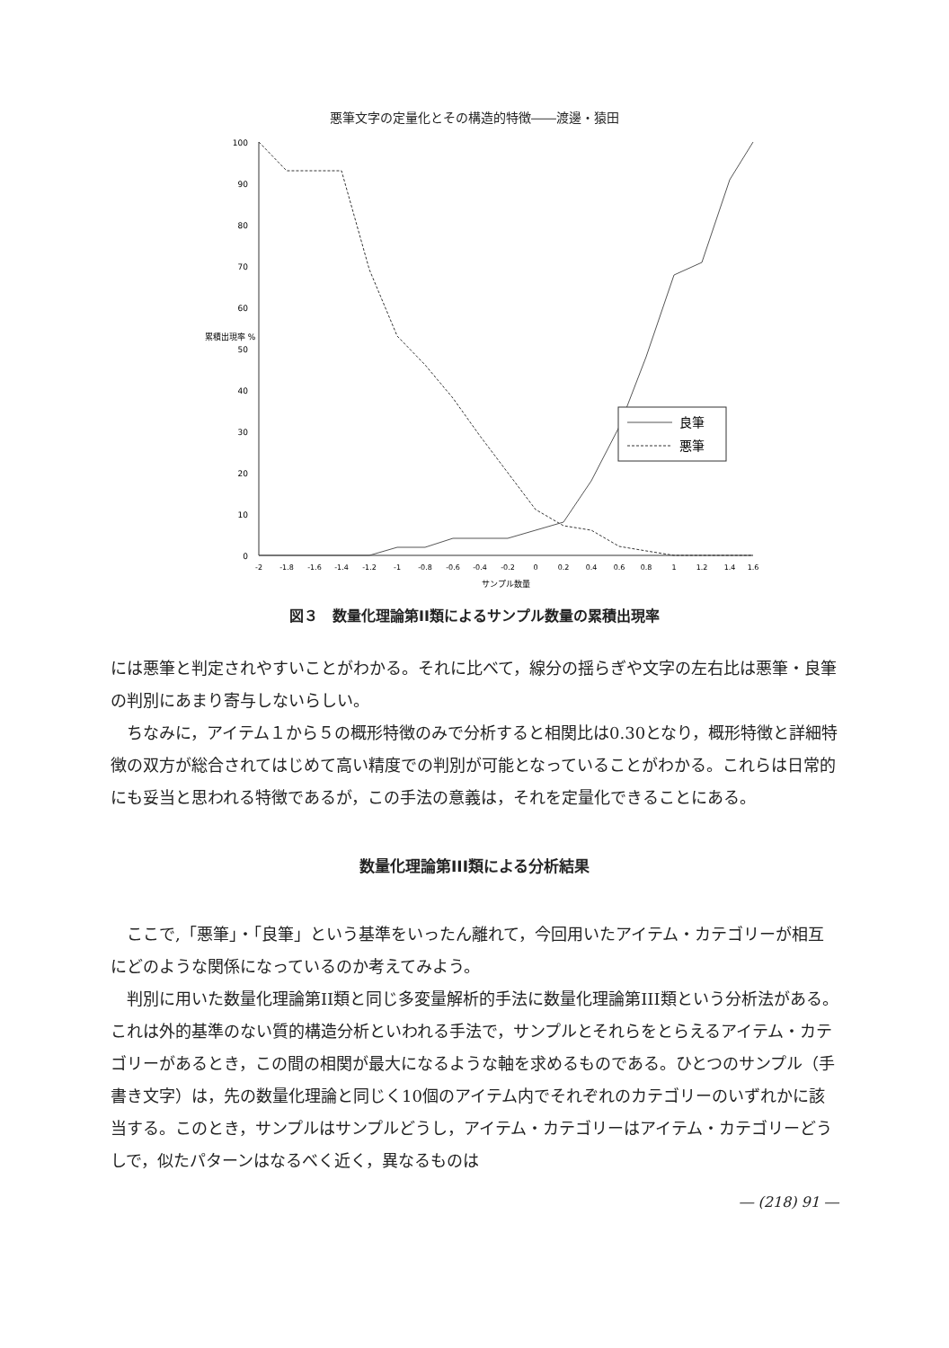悪筆文字の定量化とその構造的特徴――渡邊・猿田
100
90
80
70
60
50
40
30
20
10
0
累積出現率 %
-2
-1.8
-1.6
-1.4
-1.2
-1
-0.8
-0.6
-0.4
-0.2
0
0.2
0.4
0.6
0.8
1
1.2
1.4
1.6
サンプル数量
良筆
悪筆
図３　数量化理論第II類によるサンプル数量の累積出現率
には悪筆と判定されやすいことがわかる。それに比べて，線分の揺らぎや文字の左右比は悪筆・良筆の判別にあまり寄与しないらしい。
ちなみに，アイテム１から５の概形特徴のみで分析すると相関比は0.30となり，概形特徴と詳細特徴の双方が総合されてはじめて高い精度での判別が可能となっていることがわかる。これらは日常的にも妥当と思われる特徴であるが，この手法の意義は，それを定量化できることにある。
数量化理論第III類による分析結果
ここで,「悪筆」・「良筆」という基準をいったん離れて，今回用いたアイテム・カテゴリーが相互にどのような関係になっているのか考えてみよう。
判別に用いた数量化理論第II類と同じ多変量解析的手法に数量化理論第III類という分析法がある。これは外的基準のない質的構造分析といわれる手法で，サンプルとそれらをとらえるアイテム・カテゴリーがあるとき，この間の相関が最大になるような軸を求めるものである。ひとつのサンプル（手書き文字）は，先の数量化理論と同じく10個のアイテム内でそれぞれのカテゴリーのいずれかに該当する。このとき，サンプルはサンプルどうし，アイテム・カテゴリーはアイテム・カテゴリーどうしで，似たパターンはなるべく近く，異なるものは
― (218) 91 ―